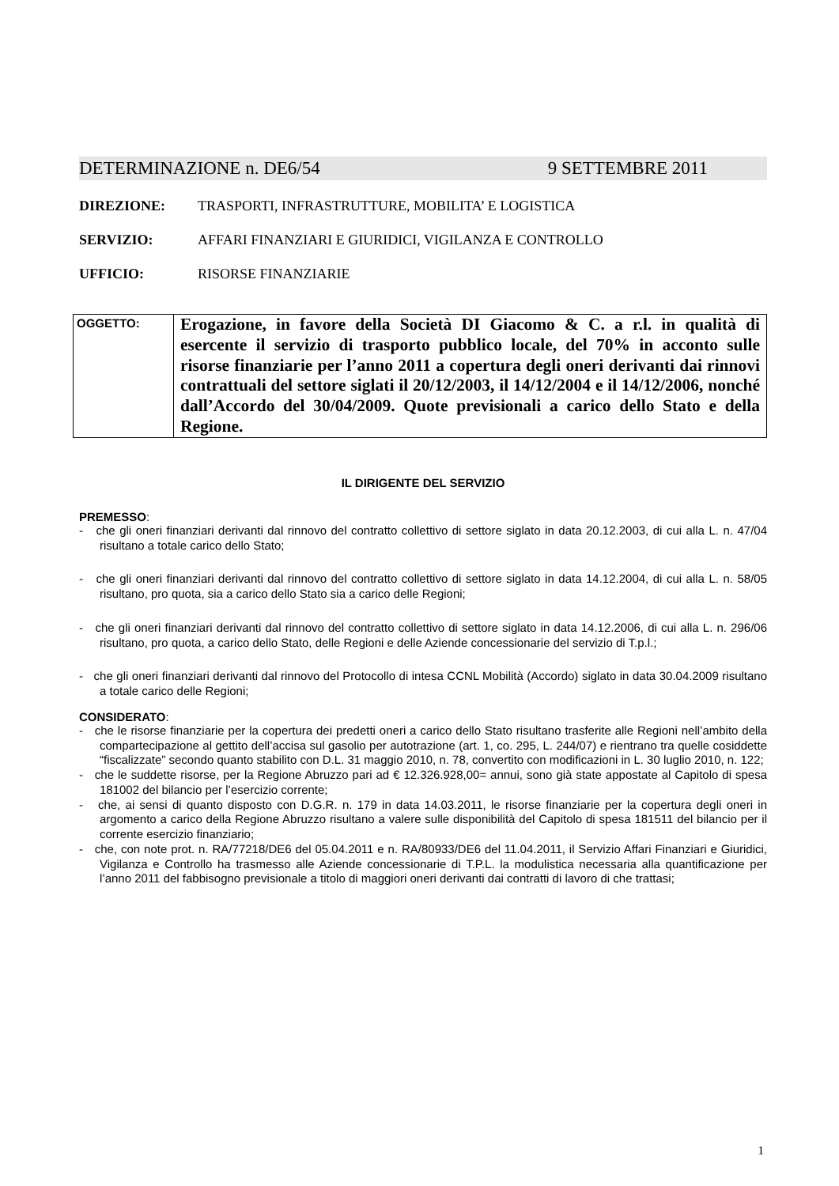DETERMINAZIONE n. DE6/54 9 SETTEMBRE 2011
DIREZIONE: TRASPORTI, INFRASTRUTTURE, MOBILITA’ E LOGISTICA
SERVIZIO: AFFARI FINANZIARI E GIURIDICI, VIGILANZA E CONTROLLO
UFFICIO: RISORSE FINANZIARIE
| OGGETTO: | Erogazione, in favore della Società DI Giacomo & C. a r.l. in qualità di esercente il servizio di trasporto pubblico locale, del 70% in acconto sulle risorse finanziarie per l’anno 2011 a copertura degli oneri derivanti dai rinnovi contrattuali del settore siglati il 20/12/2003, il 14/12/2004 e il 14/12/2006, nonché dall’Accordo del 30/04/2009. Quote previsionali a carico dello Stato e della Regione. |
IL DIRIGENTE DEL SERVIZIO
PREMESSO:
- che gli oneri finanziari derivanti dal rinnovo del contratto collettivo di settore siglato in data 20.12.2003, di cui alla L. n. 47/04 risultano a totale carico dello Stato;
- che gli oneri finanziari derivanti dal rinnovo del contratto collettivo di settore siglato in data 14.12.2004, di cui alla L. n. 58/05 risultano, pro quota, sia a carico dello Stato sia a carico delle Regioni;
- che gli oneri finanziari derivanti dal rinnovo del contratto collettivo di settore siglato in data 14.12.2006, di cui alla L. n. 296/06 risultano, pro quota, a carico dello Stato, delle Regioni e delle Aziende concessionarie del servizio di T.p.l.;
- che gli oneri finanziari derivanti dal rinnovo del Protocollo di intesa CCNL Mobilità (Accordo) siglato in data 30.04.2009 risultano a totale carico delle Regioni;
CONSIDERATO:
- che le risorse finanziarie per la copertura dei predetti oneri a carico dello Stato risultano trasferite alle Regioni nell’ambito della compartecipazione al gettito dell’accisa sul gasolio per autotrazione (art. 1, co. 295, L. 244/07) e rientrano tra quelle cosiddette “fiscalizzate” secondo quanto stabilito con D.L. 31 maggio 2010, n. 78, convertito con modificazioni in L. 30 luglio 2010, n. 122;
- che le suddette risorse, per la Regione Abruzzo pari ad € 12.326.928,00= annui, sono già state appostate al Capitolo di spesa 181002 del bilancio per l’esercizio corrente;
- che, ai sensi di quanto disposto con D.G.R. n. 179 in data 14.03.2011, le risorse finanziarie per la copertura degli oneri in argomento a carico della Regione Abruzzo risultano a valere sulle disponibilità del Capitolo di spesa 181511 del bilancio per il corrente esercizio finanziario;
- che, con note prot. n. RA/77218/DE6 del 05.04.2011 e n. RA/80933/DE6 del 11.04.2011, il Servizio Affari Finanziari e Giuridici, Vigilanza e Controllo ha trasmesso alle Aziende concessionarie di T.P.L. la modulistica necessaria alla quantificazione per l’anno 2011 del fabbisogno previsionale a titolo di maggiori oneri derivanti dai contratti di lavoro di che trattasi;
1